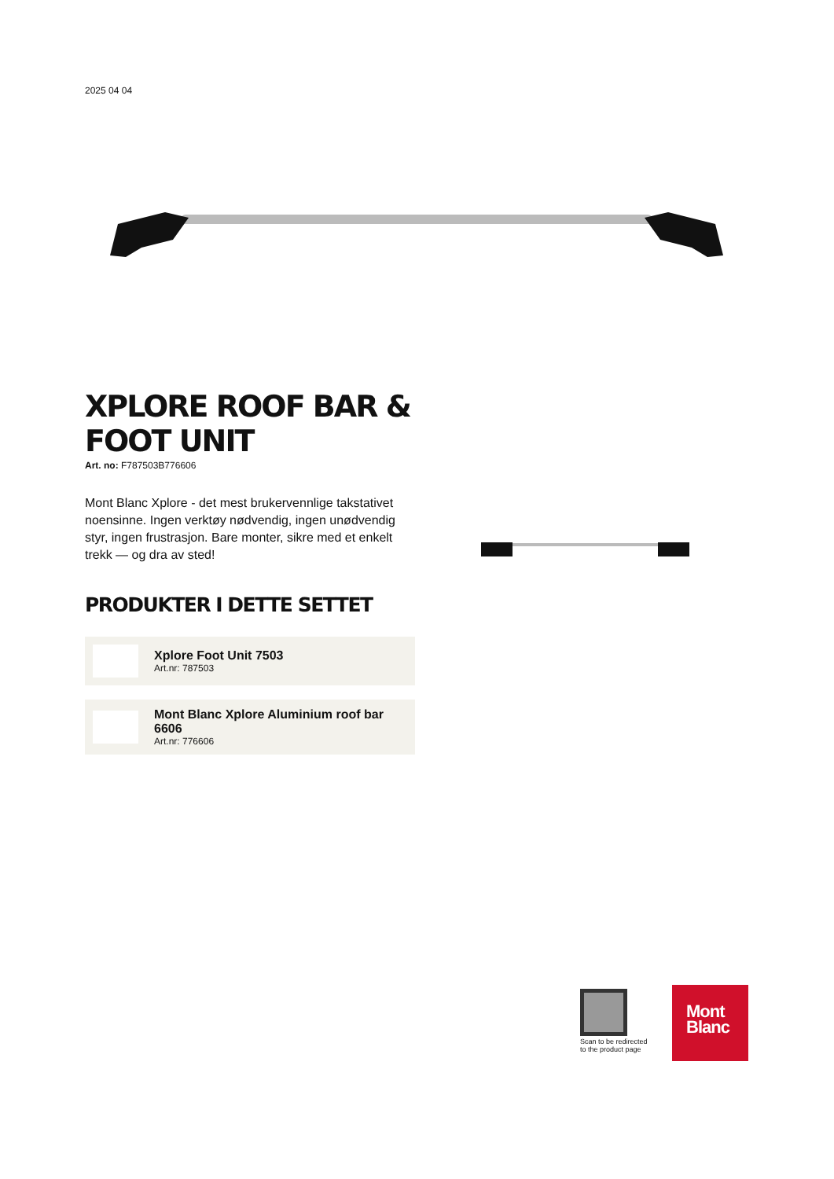2025 04 04
XPLORE ROOF BAR & FOOT UNIT
Art. no: F787503B776606
Mont Blanc Xplore - det mest brukervennlige takstativet noensinne. Ingen verktøy nødvendig, ingen unødvendig styr, ingen frustrasjon. Bare monter, sikre med et enkelt trekk — og dra av sted!
PRODUKTER I DETTE SETTET
Xplore Foot Unit 7503
Art.nr: 787503
Mont Blanc Xplore Aluminium roof bar 6606
Art.nr: 776606
Scan to be redirected
to the product page
Mont
Blanc